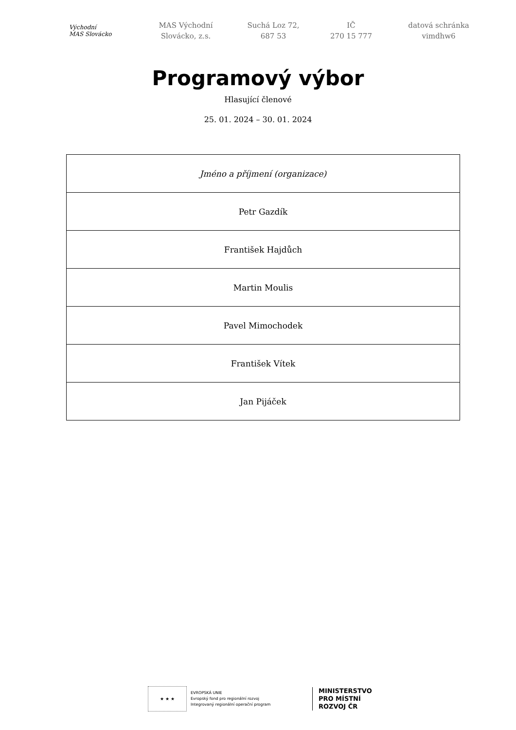Východní
MAS Slovácko
MAS Východní
Slovácko, z.s.
Suchá Loz 72,
687 53
IČ
270 15 777
datová schránka
vimdhw6
Programový výbor
Hlasující členové
25. 01. 2024 – 30. 01. 2024
| Jméno a příjmení (organizace) |
| --- |
| Petr Gazdík |
| František Hajdůch |
| Martin Moulis |
| Pavel Mimochodek |
| František Vítek |
| Jan Pijáček |
★ ★ ★
EVROPSKÁ UNIE
Evropský fond pro regionální rozvoj
Integrovaný regionální operační program
MINISTERSTVO
PRO MÍSTNÍ
ROZVOJ ČR